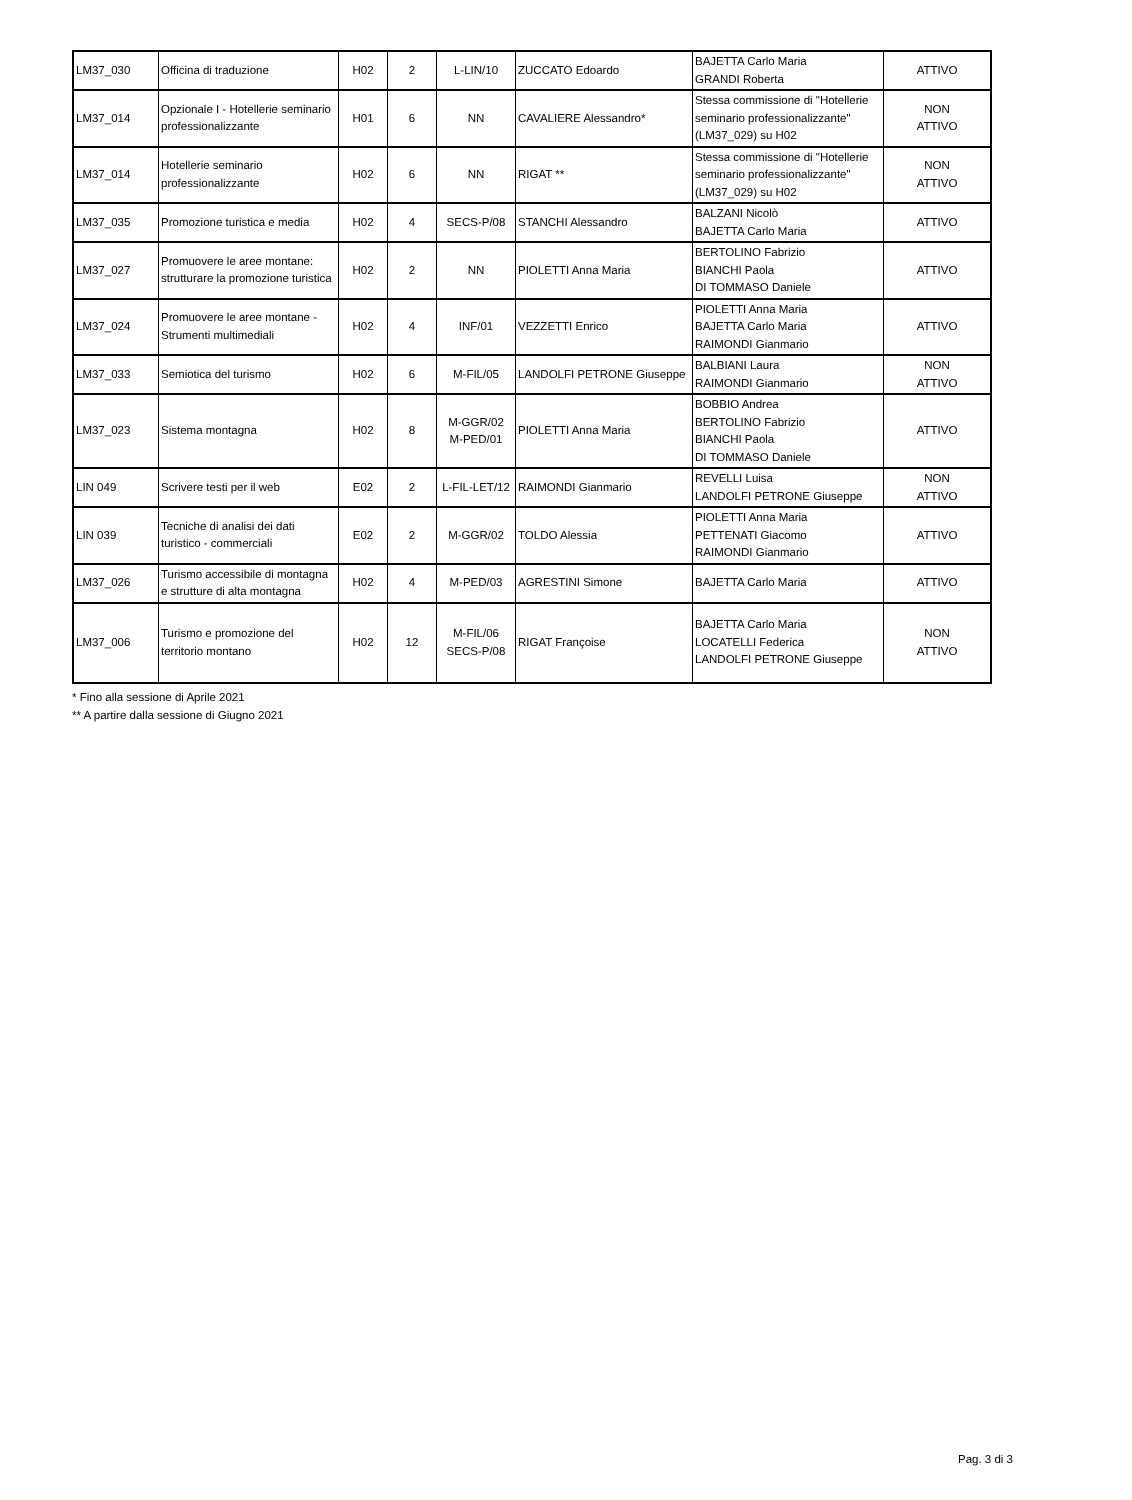| LM37_030 | Officina di traduzione | H02 | 2 | L-LIN/10 | ZUCCATO Edoardo | BAJETTA Carlo Maria GRANDI Roberta | ATTIVO |
| LM37_014 | Opzionale I - Hotellerie seminario professionalizzante | H01 | 6 | NN | CAVALIERE Alessandro* | Stessa commissione di "Hotellerie seminario professionalizzante" (LM37_029) su H02 | NON ATTIVO |
| LM37_014 | Hotellerie seminario professionalizzante | H02 | 6 | NN | RIGAT ** | Stessa commissione di "Hotellerie seminario professionalizzante" (LM37_029) su H02 | NON ATTIVO |
| LM37_035 | Promozione turistica e media | H02 | 4 | SECS-P/08 | STANCHI Alessandro | BALZANI Nicolò BAJETTA Carlo Maria | ATTIVO |
| LM37_027 | Promuovere le aree montane: strutturare la promozione turistica | H02 | 2 | NN | PIOLETTI Anna Maria | BERTOLINO Fabrizio BIANCHI Paola DI TOMMASO Daniele | ATTIVO |
| LM37_024 | Promuovere le aree montane - Strumenti multimediali | H02 | 4 | INF/01 | VEZZETTI Enrico | PIOLETTI Anna Maria BAJETTA Carlo Maria RAIMONDI Gianmario | ATTIVO |
| LM37_033 | Semiotica del turismo | H02 | 6 | M-FIL/05 | LANDOLFI PETRONE Giuseppe | BALBIANI Laura RAIMONDI Gianmario | NON ATTIVO |
| LM37_023 | Sistema montagna | H02 | 8 | M-GGR/02 M-PED/01 | PIOLETTI Anna Maria | BOBBIO Andrea BERTOLINO Fabrizio BIANCHI Paola DI TOMMASO Daniele | ATTIVO |
| LIN 049 | Scrivere testi per il web | E02 | 2 | L-FIL-LET/12 | RAIMONDI Gianmario | REVELLI Luisa LANDOLFI PETRONE Giuseppe | NON ATTIVO |
| LIN 039 | Tecniche di analisi dei dati turistico - commerciali | E02 | 2 | M-GGR/02 | TOLDO Alessia | PIOLETTI Anna Maria PETTENATI Giacomo RAIMONDI Gianmario | ATTIVO |
| LM37_026 | Turismo accessibile di montagna e strutture di alta montagna | H02 | 4 | M-PED/03 | AGRESTINI Simone | BAJETTA Carlo Maria | ATTIVO |
| LM37_006 | Turismo e promozione del territorio montano | H02 | 12 | M-FIL/06 SECS-P/08 | RIGAT Françoise | BAJETTA Carlo Maria LOCATELLI Federica LANDOLFI PETRONE Giuseppe | NON ATTIVO |
* Fino alla sessione di Aprile 2021
** A partire dalla sessione di Giugno 2021
Pag. 3 di 3